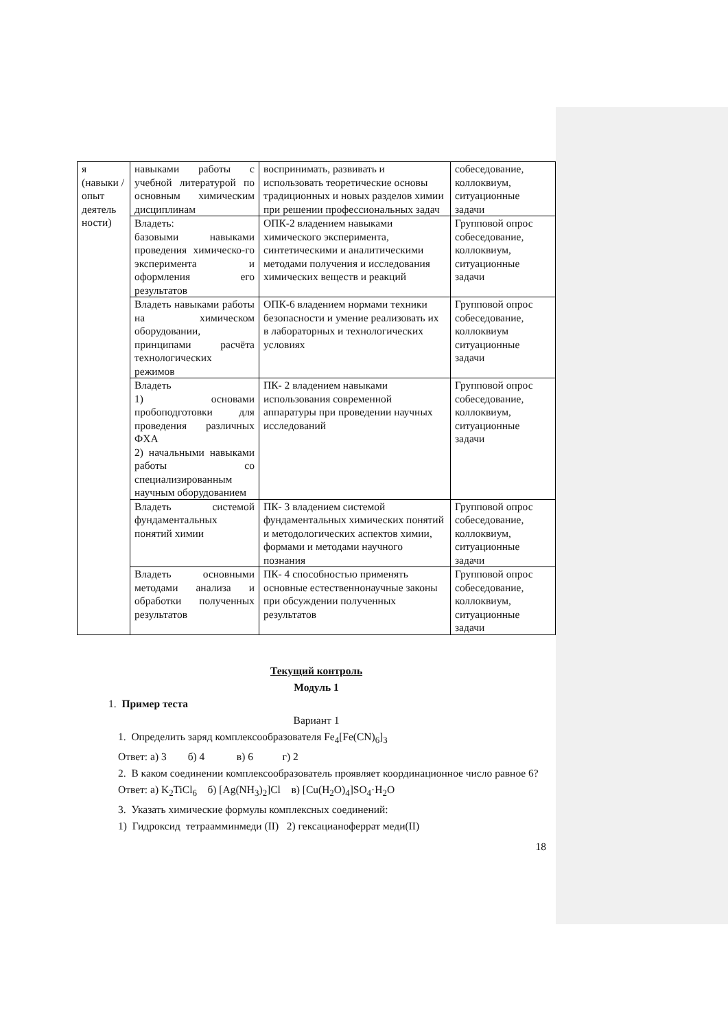| я (навыки / опыт деятель ности) | навыками работы с учебной литературой по основным химическим дисциплинам | воспринимать, развивать и использовать теоретические основы традиционных и новых разделов химии при решении профессиональных задач | собеседование, коллоквиум, ситуационные задачи |
| | Владеть: базовыми навыками проведения химическо-го эксперимента и оформления его результатов | ОПК-2 владением навыками химического эксперимента, синтетическими и аналитическими методами получения и исследования химических веществ и реакций | Групповой опрос собеседование, коллоквиум, ситуационные задачи |
| | Владеть навыками работы на химическом оборудовании, принципами расчёта технологических режимов | ОПК-6 владением нормами техники безопасности и умение реализовать их в лабораторных и технологических условиях | Групповой опрос собеседование, коллоквиум ситуационные задачи |
| | Владеть 1) основами пробоподготовки для проведения различных ФХА 2) начальными навыками работы со специализированным научным оборудованием | ПК- 2 владением навыками использования современной аппаратуры при проведении научных исследований | Групповой опрос собеседование, коллоквиум, ситуационные задачи |
| | Владеть системой фундаментальных понятий химии | ПК- 3 владением системой фундаментальных химических понятий и методологических аспектов химии, формами и методами научного познания | Групповой опрос собеседование, коллоквиум, ситуационные задачи |
| | Владеть основными методами анализа и обработки полученных результатов | ПК- 4 способностью применять основные естественнонаучные законы при обсуждении полученных результатов | Групповой опрос собеседование, коллоквиум, ситуационные задачи |
Текущий контроль
Модуль 1
1. Пример теста
Вариант 1
1. Определить заряд комплексообразователя Fe<sub>4</sub>[Fe(CN)<sub>6</sub>]<sub>3</sub>
Ответ: а) 3 б) 4 в) 6 г) 2
2. В каком соединении комплексообразователь проявляет координационное число равное 6?
Ответ: а) K<sub>2</sub>TiCl<sub>6</sub> б) [Ag(NH<sub>3</sub>)<sub>2</sub>]Cl в) [Cu(H<sub>2</sub>O)<sub>4</sub>]SO<sub>4</sub>·H<sub>2</sub>O
3. Указать химические формулы комплексных соединений:
1) Гидроксид тетраамминмеди (II) 2) гексацианоферрат меди(II)
18